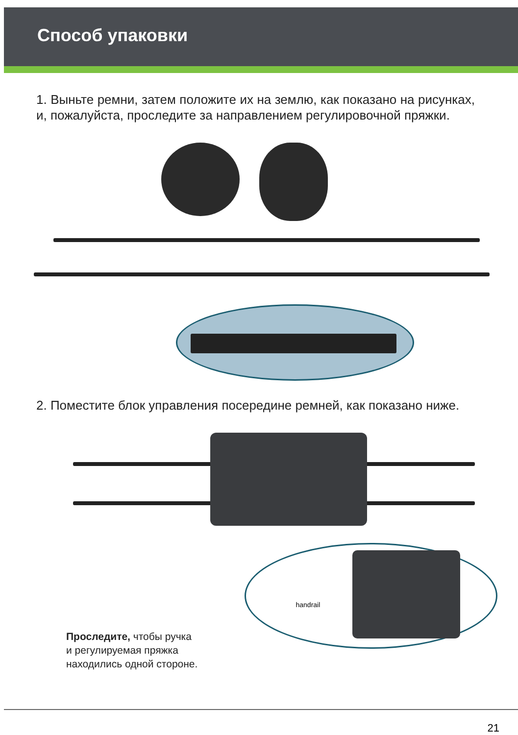Способ упаковки
1. Выньте ремни, затем положите их на землю, как показано на рисунках, и, пожалуйста, проследите за направлением регулировочной пряжки.
2. Поместите блок управления посередине ремней, как показано ниже.
handrail
Проследите, чтобы ручка
и регулируемая пряжка
находились одной стороне.
21